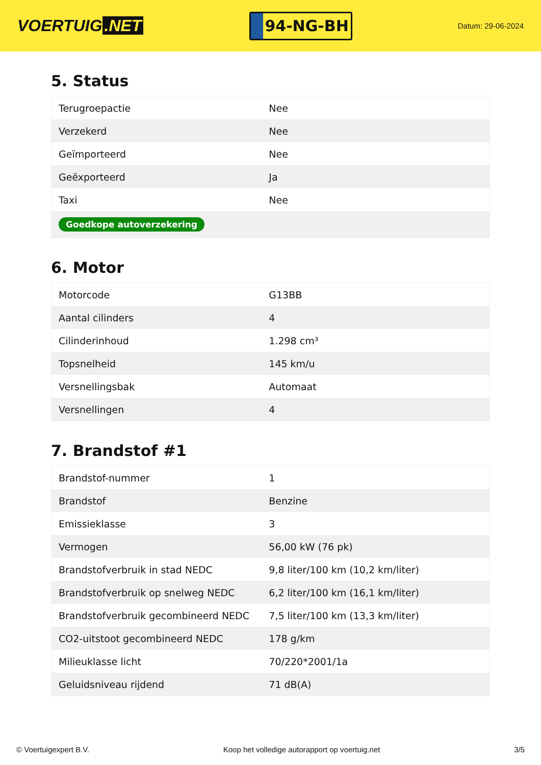VOERTUIG.NET
94-NG-BH
Datum: 29-06-2024
5. Status
| Terugroepactie | Nee |
| Verzekerd | Nee |
| Geïmporteerd | Nee |
| Geëxporteerd | Ja |
| Taxi | Nee |
| Goedkope autoverzekering | |
6. Motor
| Motorcode | G13BB |
| Aantal cilinders | 4 |
| Cilinderinhoud | 1.298 cm³ |
| Topsnelheid | 145 km/u |
| Versnellingsbak | Automaat |
| Versnellingen | 4 |
7. Brandstof #1
| Brandstof-nummer | 1 |
| Brandstof | Benzine |
| Emissieklasse | 3 |
| Vermogen | 56,00 kW (76 pk) |
| Brandstofverbruik in stad NEDC | 9,8 liter/100 km (10,2 km/liter) |
| Brandstofverbruik op snelweg NEDC | 6,2 liter/100 km (16,1 km/liter) |
| Brandstofverbruik gecombineerd NEDC | 7,5 liter/100 km (13,3 km/liter) |
| CO2-uitstoot gecombineerd NEDC | 178 g/km |
| Milieuklasse licht | 70/220*2001/1a |
| Geluidsniveau rijdend | 71 dB(A) |
© Voertuigexpert B.V. Koop het volledige autorapport op voertuig.net 3/5